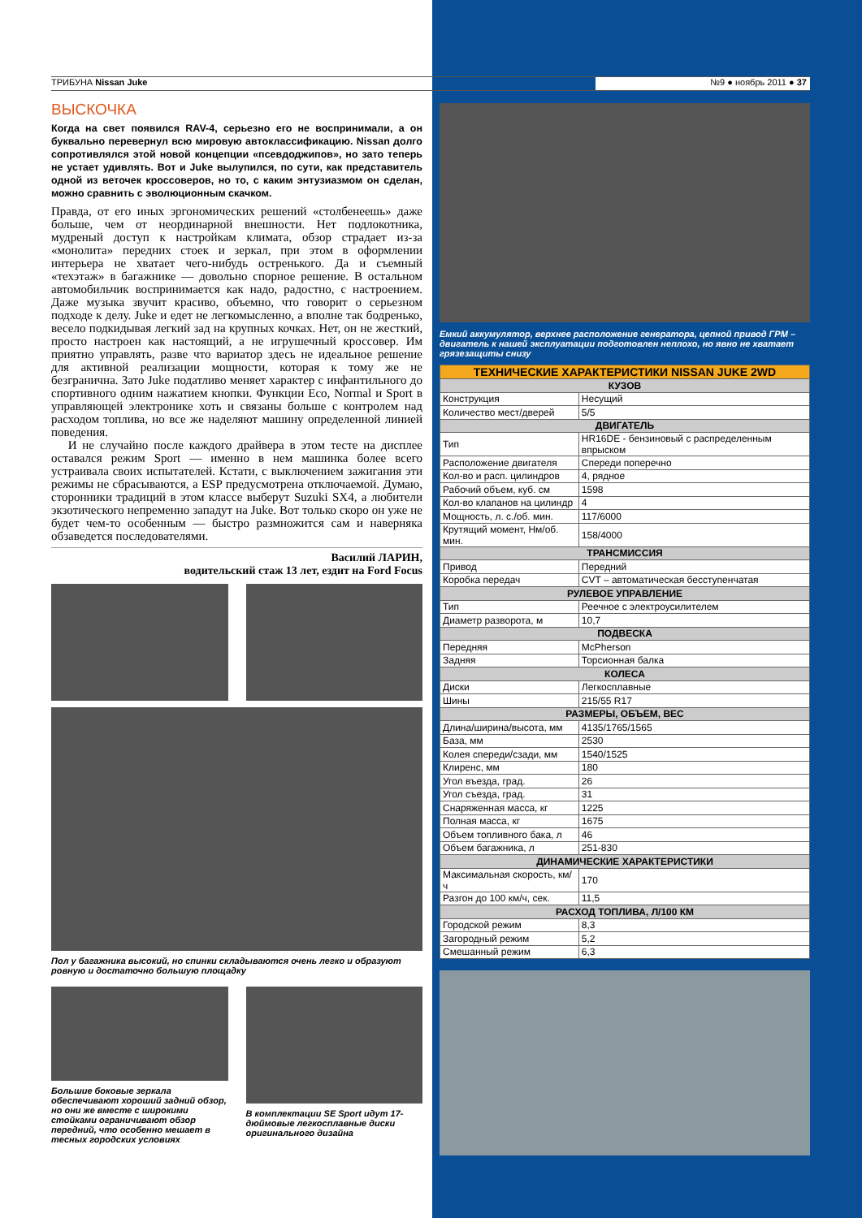ТРИБУНА Nissan Juke №9 ● ноябрь 2011 ● 37
ВЫСКОЧКА
Когда на свет появился RAV-4, серьезно его не воспринимали, а он буквально перевернул всю мировую автоклассификацию. Nissan долго сопротивлялся этой новой концепции «псевдоджипов», но зато теперь не устает удивлять. Вот и Juke вылупился, по сути, как представитель одной из веточек кроссоверов, но то, с каким энтузиазмом он сделан, можно сравнить с эволюционным скачком.
Правда, от его иных эргономических решений «столбенеешь» даже больше, чем от неординарной внешности. Нет подлокотника, мудреный доступ к настройкам климата, обзор страдает из-за «монолита» передних стоек и зеркал, при этом в оформлении интерьера не хватает чего-нибудь остренького. Да и съемный «техэтаж» в багажнике — довольно спорное решение. В остальном автомобильчик воспринимается как надо, радостно, с настроением. Даже музыка звучит красиво, объемно, что говорит о серьезном подходе к делу. Juke и едет не легкомысленно, а вполне так бодренько, весело подкидывая легкий зад на крупных кочках. Нет, он не жесткий, просто настроен как настоящий, а не игрушечный кроссовер. Им приятно управлять, разве что вариатор здесь не идеальное решение для активной реализации мощности, которая к тому же не безгранична. Зато Juke податливо меняет характер с инфантильного до спортивного одним нажатием кнопки. Функции Eco, Normal и Sport в управляющей электронике хоть и связаны больше с контролем над расходом топлива, но все же наделяют машину определенной линией поведения.
И не случайно после каждого драйвера в этом тесте на дисплее оставался режим Sport — именно в нем машинка более всего устраивала своих испытателей. Кстати, с выключением зажигания эти режимы не сбрасываются, а ESP предусмотрена отключаемой. Думаю, сторонники традиций в этом классе выберут Suzuki SX4, а любители экзотического непременно западут на Juke. Вот только скоро он уже не будет чем-то особенным — быстро размножится сам и наверняка обзаведется последователями.
Василий ЛАРИН,
водительский стаж 13 лет, ездит на Ford Focus
Пол у багажника высокий, но спинки складываются очень легко и образуют ровную и достаточно большую площадку
Большие боковые зеркала обеспечивают хороший задний обзор, но они же вместе с широкими стойками ограничивают обзор передний, что особенно мешает в тесных городских условиях
В комплектации SE Sport идут 17-дюймовые легкосплавные диски оригинального дизайна
Емкий аккумулятор, верхнее расположение генератора, цепной привод ГРМ – двигатель к нашей эксплуатации подготовлен неплохо, но явно не хватает грязезащиты снизу
| ТЕХНИЧЕСКИЕ ХАРАКТЕРИСТИКИ NISSAN JUKE 2WD | |
| --- | --- |
| КУЗОВ | |
| Конструкция | Несущий |
| Количество мест/дверей | 5/5 |
| ДВИГАТЕЛЬ | |
| Тип | HR16DE - бензиновый с распределенным впрыском |
| Расположение двигателя | Спереди поперечно |
| Кол-во и расп. цилиндров | 4, рядное |
| Рабочий объем, куб. см | 1598 |
| Кол-во клапанов на цилиндр | 4 |
| Мощность, л. с./об. мин. | 117/6000 |
| Крутящий момент, Нм/об. мин. | 158/4000 |
| ТРАНСМИССИЯ | |
| Привод | Передний |
| Коробка передач | CVT – автоматическая бесступенчатая |
| РУЛЕВОЕ УПРАВЛЕНИЕ | |
| Тип | Реечное с электроусилителем |
| Диаметр разворота, м | 10,7 |
| ПОДВЕСКА | |
| Передняя | McPherson |
| Задняя | Торсионная балка |
| КОЛЕСА | |
| Диски | Легкосплавные |
| Шины | 215/55 R17 |
| РАЗМЕРЫ, ОБЪЕМ, ВЕС | |
| Длина/ширина/высота, мм | 4135/1765/1565 |
| База, мм | 2530 |
| Колея спереди/сзади, мм | 1540/1525 |
| Клиренс, мм | 180 |
| Угол въезда, град. | 26 |
| Угол съезда, град. | 31 |
| Снаряженная масса, кг | 1225 |
| Полная масса, кг | 1675 |
| Объем топливного бака, л | 46 |
| Объем багажника, л | 251-830 |
| ДИНАМИЧЕСКИЕ ХАРАКТЕРИСТИКИ | |
| Максимальная скорость, км/ч | 170 |
| Разгон до 100 км/ч, сек. | 11,5 |
| РАСХОД ТОПЛИВА, Л/100 КМ | |
| Городской режим | 8,3 |
| Загородный режим | 5,2 |
| Смешанный режим | 6,3 |